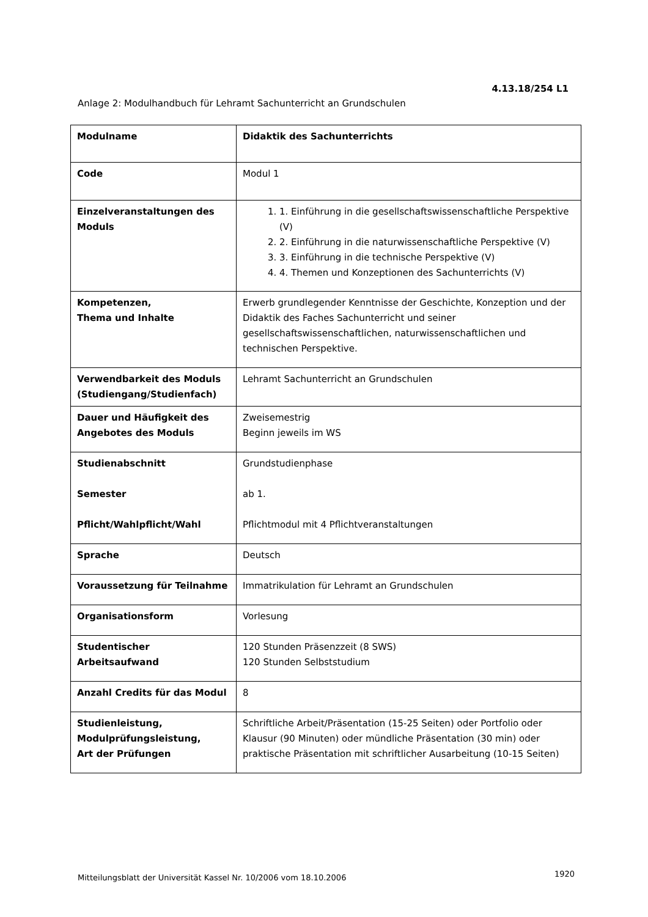4.13.18/254 L1
Anlage 2: Modulhandbuch für Lehramt Sachunterricht an Grundschulen
| Modulname | Didaktik des Sachunterrichts |
| Code | Modul 1 |
| Einzelveranstaltungen des Moduls | 1. 1. Einführung in die gesellschaftswissenschaftliche Perspektive (V) 2. 2. Einführung in die naturwissenschaftliche Perspektive (V) 3. 3. Einführung in die technische Perspektive (V) 4. 4. Themen und Konzeptionen des Sachunterrichts (V) |
| Kompetenzen, Thema und Inhalte | Erwerb grundlegender Kenntnisse der Geschichte, Konzeption und der Didaktik des Faches Sachunterricht und seiner gesellschaftswissenschaftlichen, naturwissenschaftlichen und technischen Perspektive. |
| Verwendbarkeit des Moduls (Studiengang/Studienfach) | Lehramt Sachunterricht an Grundschulen |
| Dauer und Häufigkeit des Angebotes des Moduls | Zweisemestrig Beginn jeweils im WS |
| Studienabschnitt Semester Pflicht/Wahlpflicht/Wahl | Grundstudienphase ab 1. Pflichtmodul mit 4 Pflichtveranstaltungen |
| Sprache | Deutsch |
| Voraussetzung für Teilnahme | Immatrikulation für Lehramt an Grundschulen |
| Organisationsform | Vorlesung |
| Studentischer Arbeitsaufwand | 120 Stunden Präsenzzeit (8 SWS) 120 Stunden Selbststudium |
| Anzahl Credits für das Modul | 8 |
| Studienleistung, Modulprüfungsleistung, Art der Prüfungen | Schriftliche Arbeit/Präsentation (15-25 Seiten) oder Portfolio oder Klausur (90 Minuten) oder mündliche Präsentation (30 min) oder praktische Präsentation mit schriftlicher Ausarbeitung (10-15 Seiten) |
Mitteilungsblatt der Universität Kassel Nr. 10/2006 vom 18.10.2006
1920